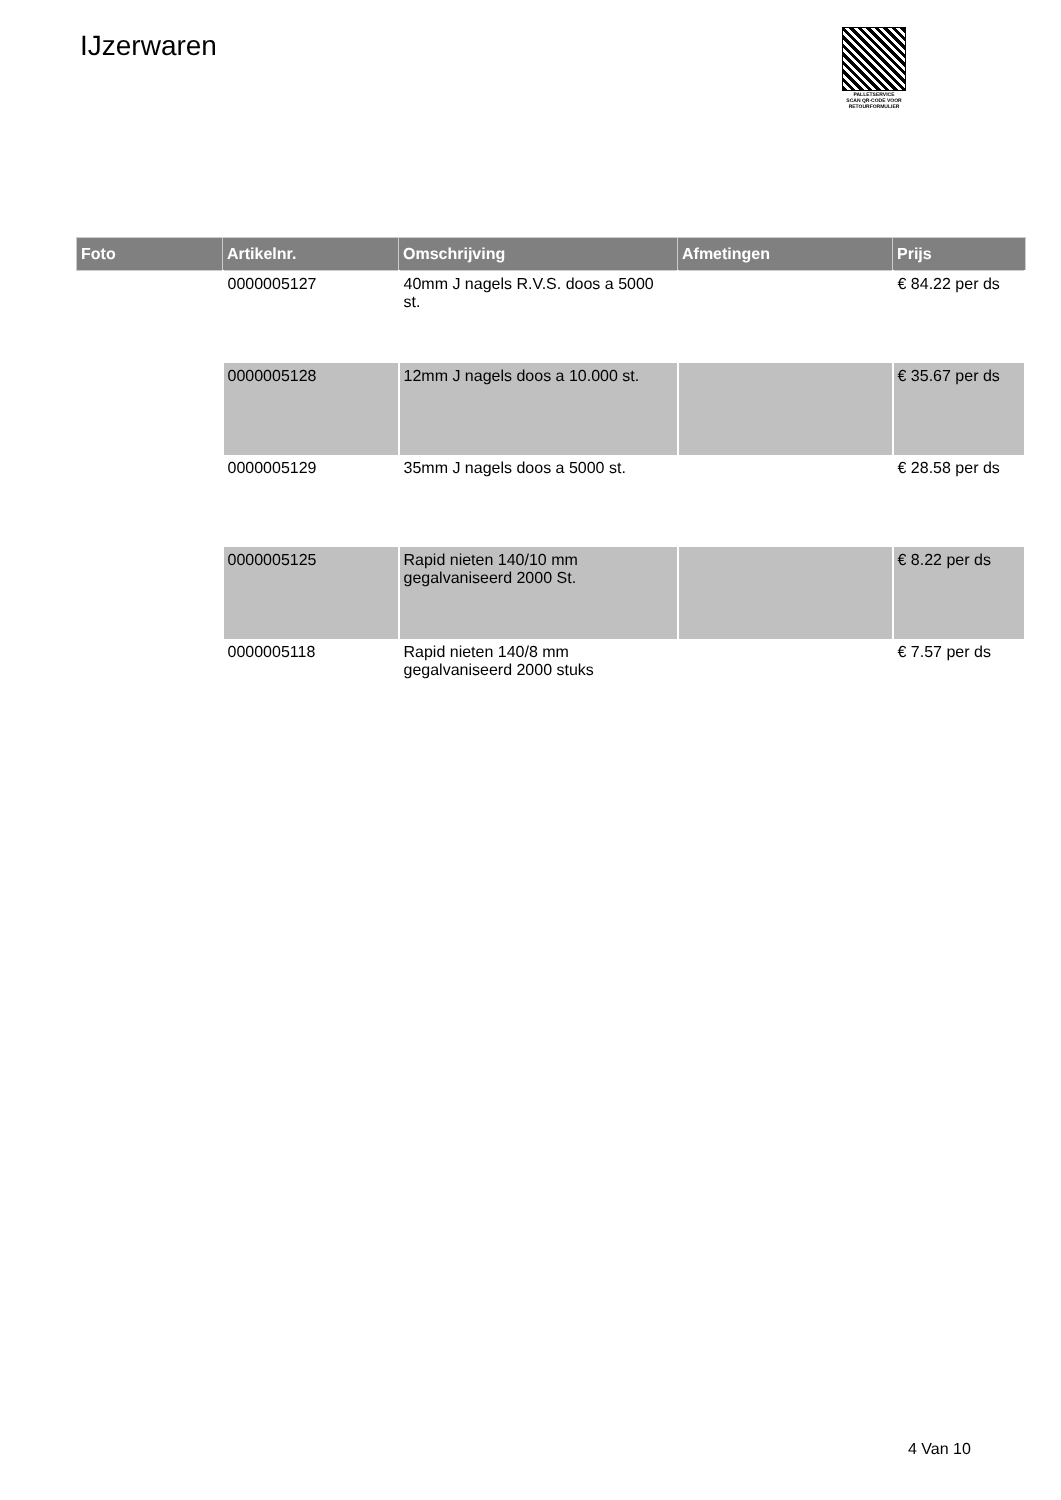IJzerwaren
PALLETSERVICE
SCAN QR-CODE VOOR RETOURFORMULIER
| Foto | Artikelnr. | Omschrijving | Afmetingen | Prijs |
| --- | --- | --- | --- | --- |
| | 0000005127 | 40mm J nagels R.V.S. doos a 5000 st. | | € 84.22 per ds |
| | 0000005128 | 12mm J nagels doos a 10.000 st. | | € 35.67 per ds |
| | 0000005129 | 35mm J nagels doos a 5000 st. | | € 28.58 per ds |
| | 0000005125 | Rapid nieten 140/10 mm gegalvaniseerd 2000 St. | | € 8.22 per ds |
| | 0000005118 | Rapid nieten 140/8 mm gegalvaniseerd 2000 stuks | | € 7.57 per ds |
4 Van 10